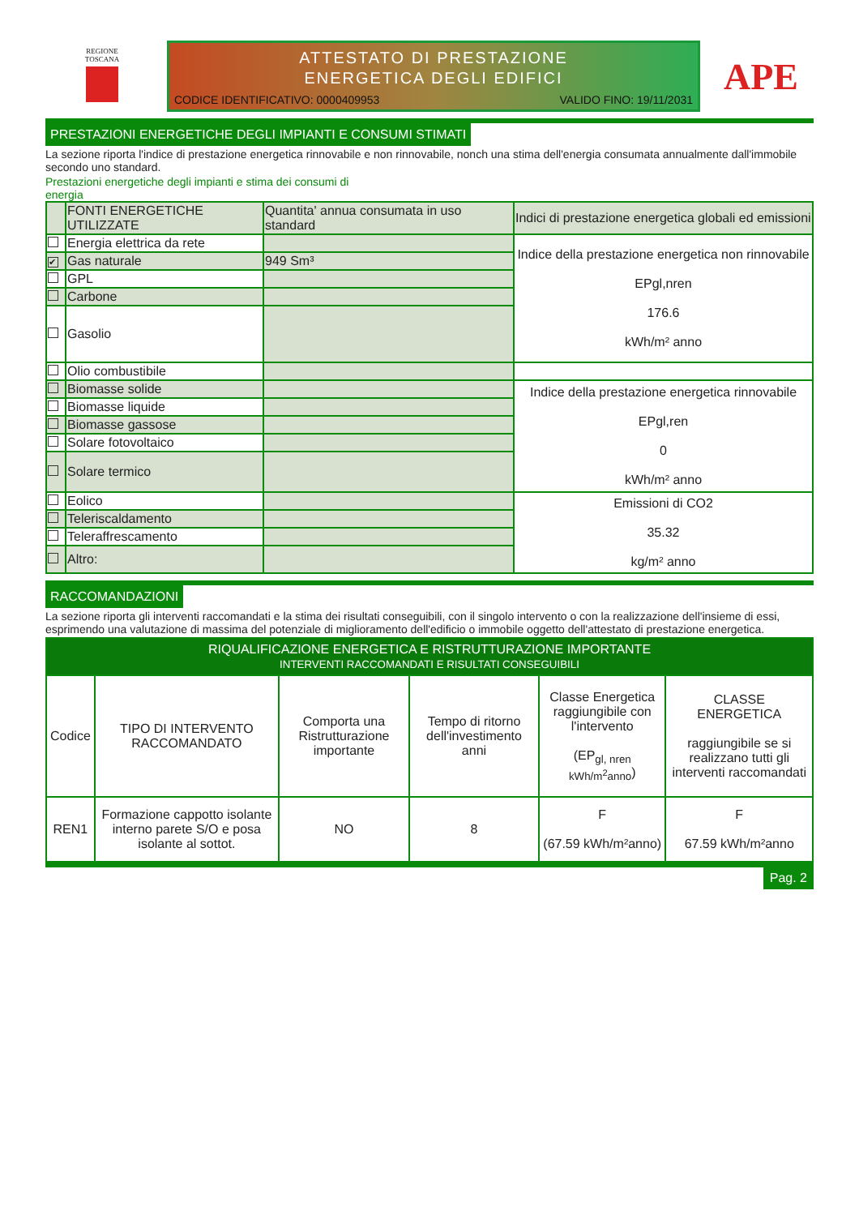REGIONE
TOSCANA
ATTESTATO DI PRESTAZIONE
ENERGETICA DEGLI EDIFICI
CODICE IDENTIFICATIVO: 0000409953 VALIDO FINO: 19/11/2031
APE
PRESTAZIONI ENERGETICHE DEGLI IMPIANTI E CONSUMI STIMATI
La sezione riporta l'indice di prestazione energetica rinnovabile e non rinnovabile, nonch una stima dell'energia consumata annualmente dall'immobile secondo uno standard.
Prestazioni energetiche degli impianti e stima dei consumi di energia
| | FONTI ENERGETICHE UTILIZZATE | Quantita' annua consumata in uso standard | Indici di prestazione energetica globali ed emissioni |
| | Energia elettrica da rete | | Indice della prestazione energetica non rinnovabile EPgl,nren 176.6 kWh/m² anno |
| ✔ | Gas naturale | 949 Sm³ | |
| | GPL | | |
| | Carbone | | |
| | Gasolio | | |
| | Olio combustibile | | |
| | Biomasse solide | | Indice della prestazione energetica rinnovabile EPgl,ren 0 kWh/m² anno |
| | Biomasse liquide | | |
| | Biomasse gassose | | |
| | Solare fotovoltaico | | |
| | Solare termico | | |
| | Eolico | | Emissioni di CO2 35.32 kg/m² anno |
| | Teleriscaldamento | | |
| | Teleraffrescamento | | |
| | Altro: | | |
RACCOMANDAZIONI
La sezione riporta gli interventi raccomandati e la stima dei risultati conseguibili, con il singolo intervento o con la realizzazione dell'insieme di essi, esprimendo una valutazione di massima del potenziale di miglioramento dell'edificio o immobile oggetto dell'attestato di prestazione energetica.
| RIQUALIFICAZIONE ENERGETICA E RISTRUTTURAZIONE IMPORTANTE INTERVENTI RACCOMANDATI E RISULTATI CONSEGUIBILI | | | | | |
| --- | --- | --- | --- | --- | --- |
| Codice | TIPO DI INTERVENTO RACCOMANDATO | Comporta una Ristrutturazione importante | Tempo di ritorno dell'investimento anni | Classe Energetica raggiungibile con l'intervento (EP<sub>gl, nren kWh/m<sup>2</sup>anno</sub>) | CLASSE ENERGETICA raggiungibile se si realizzano tutti gli interventi raccomandati |
| REN1 | Formazione cappotto isolante interno parete S/O e posa isolante al sottot. | NO | 8 | F (67.59 kWh/m²anno) | F 67.59 kWh/m²anno |
Pag. 2